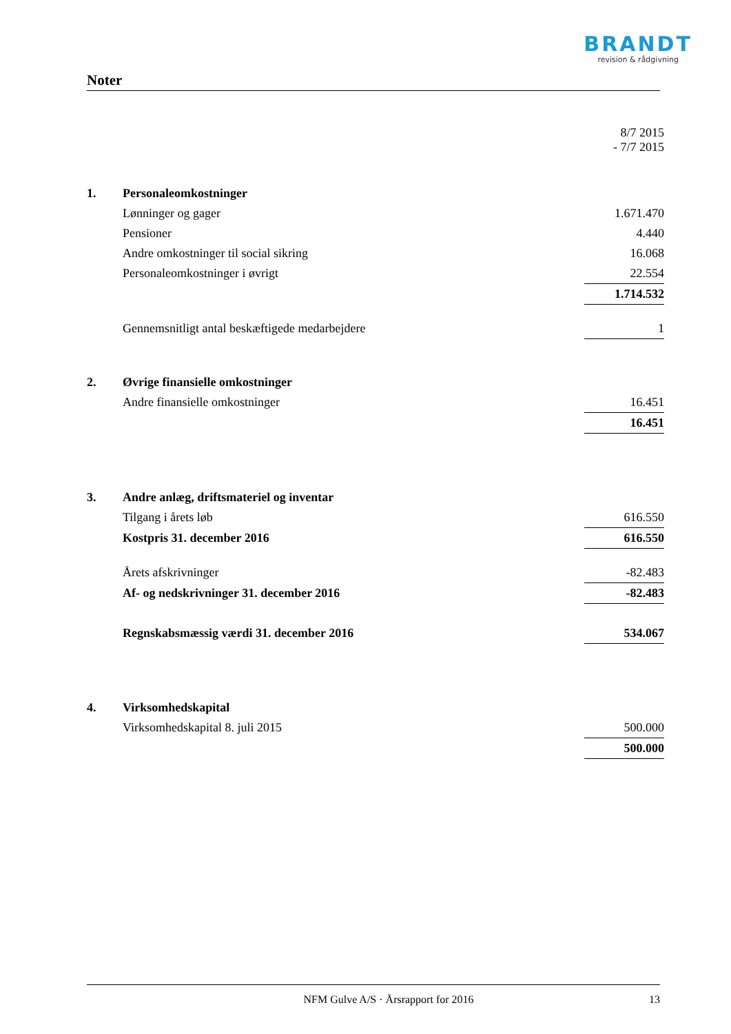BRANDT
revision & rådgivning
Noter
| | | 8/7 2015 - 7/7 2015 |
| 1. | Personaleomkostninger | |
| | Lønninger og gager | 1.671.470 |
| | Pensioner | 4.440 |
| | Andre omkostninger til social sikring | 16.068 |
| | Personaleomkostninger i øvrigt | 22.554 |
| | | 1.714.532 |
| | Gennemsnitligt antal beskæftigede medarbejdere | 1 |
| 2. | Øvrige finansielle omkostninger | |
| | Andre finansielle omkostninger | 16.451 |
| | | 16.451 |
| 3. | Andre anlæg, driftsmateriel og inventar | |
| | Tilgang i årets løb | 616.550 |
| | Kostpris 31. december 2016 | 616.550 |
| | Årets afskrivninger | -82.483 |
| | Af- og nedskrivninger 31. december 2016 | -82.483 |
| | Regnskabsmæssig værdi 31. december 2016 | 534.067 |
| 4. | Virksomhedskapital | |
| | Virksomhedskapital 8. juli 2015 | 500.000 |
| | | 500.000 |
NFM Gulve A/S · Årsrapport for 2016 13